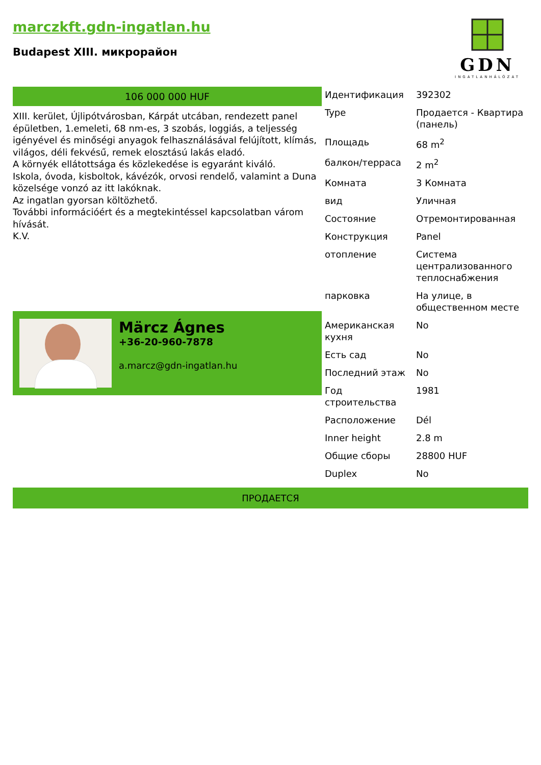marczkft.gdn-ingatlan.hu
Budapest XIII. микрорайон
GDN
INGATLANHÁLÓZAT
106 000 000 HUF
XIII. kerület, Újlipótvárosban, Kárpát utcában, rendezett panel épületben, 1.emeleti, 68 nm-es, 3 szobás, loggiás, a teljesség igényével és minőségi anyagok felhasználásával felújított, klímás, világos, déli fekvésű, remek elosztású lakás eladó.
A környék ellátottsága és közlekedése is egyaránt kiváló.
Iskola, óvoda, kisboltok, kávézók, orvosi rendelő, valamint a Duna közelsége vonzó az itt lakóknak.
Az ingatlan gyorsan költözhető.
További információért és a megtekintéssel kapcsolatban várom hívását.
K.V.
Märcz Ágnes
+36-20-960-7878
a.marcz@gdn-ingatlan.hu
| Идентификация | 392302 |
| Type | Продается - Квартира (панель) |
| Площадь | 68 m<sup>2</sup> |
| балкон/терраса | 2 m<sup>2</sup> |
| Комната | 3 Комната |
| вид | Уличная |
| Состояние | Отремонтированная |
| Конструкция | Panel |
| отопление | Система централизованного теплоснабжения |
| парковка | На улице, в общественном месте |
| Американская кухня | No |
| Есть сад | No |
| Последний этаж | No |
| Год строительства | 1981 |
| Расположение | Dél |
| Inner height | 2.8 m |
| Общие сборы | 28800 HUF |
| Duplex | No |
ПРОДАЕТСЯ